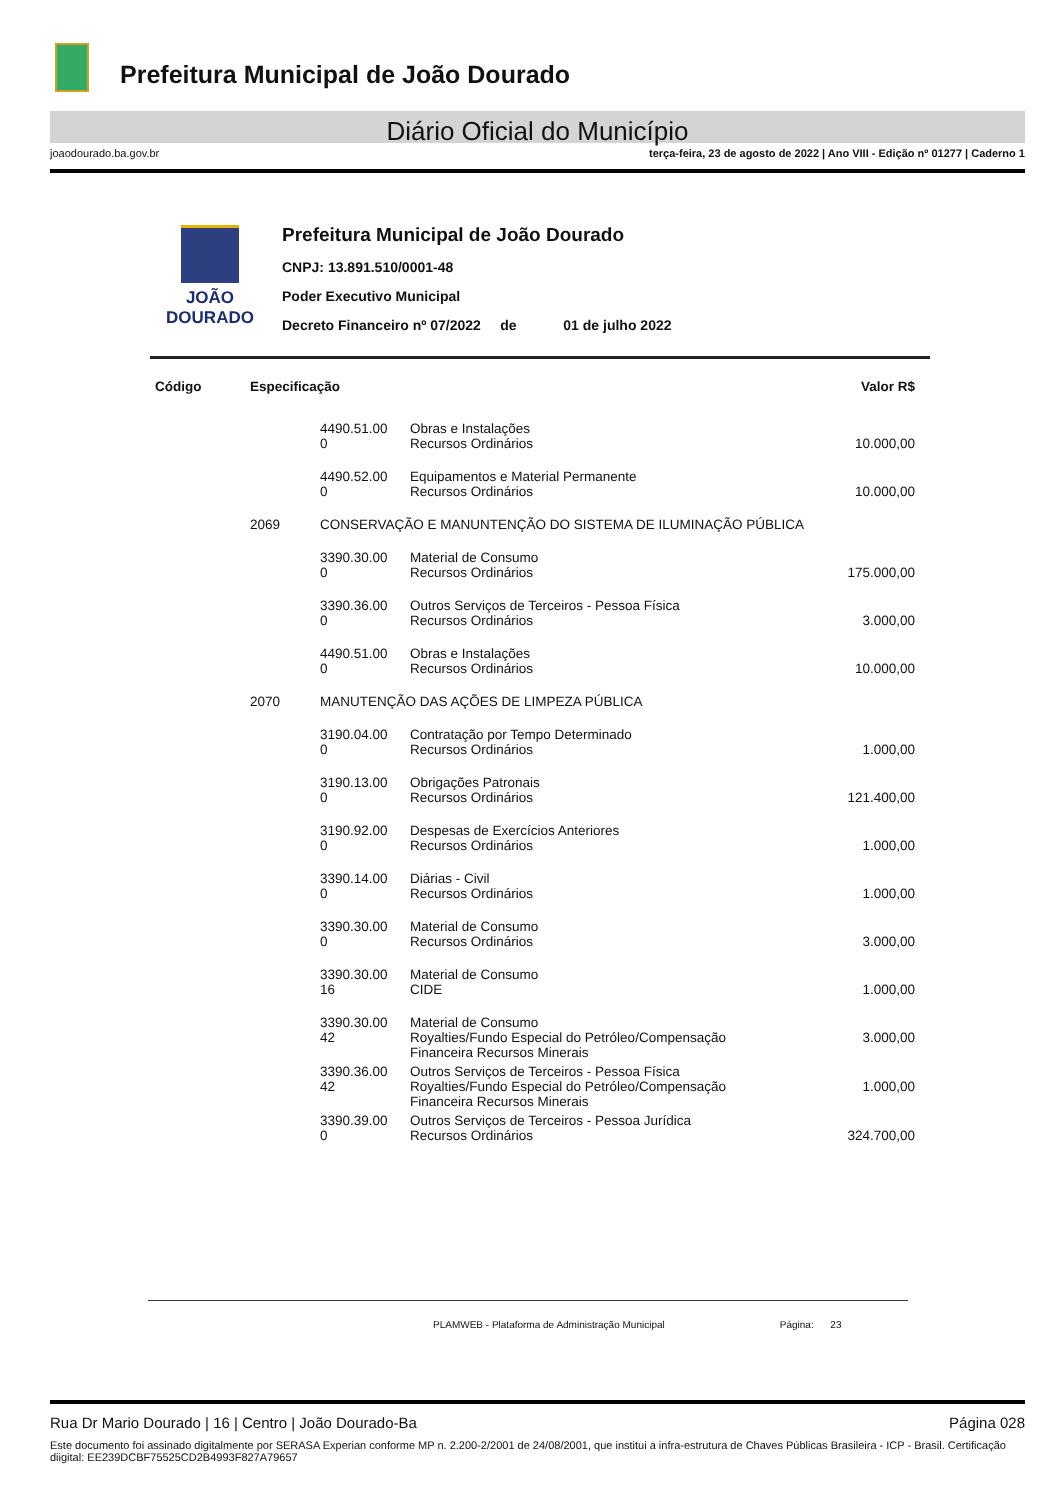Prefeitura Municipal de João Dourado
Diário Oficial do Município
joaodourado.ba.gov.br terça-feira, 23 de agosto de 2022 | Ano VIII - Edição nº 01277 | Caderno 1
JOÃO
DOURADO
Prefeitura Municipal de João Dourado
CNPJ: 13.891.510/0001-48
Poder Executivo Municipal
Decreto Financeiro nº 07/2022 de 01 de julho 2022
| Código | Especificação | | | Valor R$ |
| --- | --- | --- | --- | --- |
| | | 4490.51.00 0 | Obras e Instalações Recursos Ordinários | 10.000,00 |
| | | 4490.52.00 0 | Equipamentos e Material Permanente Recursos Ordinários | 10.000,00 |
| | 2069 | CONSERVAÇÃO E MANUNTENÇÃO DO SISTEMA DE ILUMINAÇÃO PÚBLICA | | |
| | | 3390.30.00 0 | Material de Consumo Recursos Ordinários | 175.000,00 |
| | | 3390.36.00 0 | Outros Serviços de Terceiros - Pessoa Física Recursos Ordinários | 3.000,00 |
| | | 4490.51.00 0 | Obras e Instalações Recursos Ordinários | 10.000,00 |
| | 2070 | MANUTENÇÃO DAS AÇÕES DE LIMPEZA PÚBLICA | | |
| | | 3190.04.00 0 | Contratação por Tempo Determinado Recursos Ordinários | 1.000,00 |
| | | 3190.13.00 0 | Obrigações Patronais Recursos Ordinários | 121.400,00 |
| | | 3190.92.00 0 | Despesas de Exercícios Anteriores Recursos Ordinários | 1.000,00 |
| | | 3390.14.00 0 | Diárias - Civil Recursos Ordinários | 1.000,00 |
| | | 3390.30.00 0 | Material de Consumo Recursos Ordinários | 3.000,00 |
| | | 3390.30.00 16 | Material de Consumo CIDE | 1.000,00 |
| | | 3390.30.00 42 | Material de Consumo Royalties/Fundo Especial do Petróleo/Compensação Financeira Recursos Minerais | 3.000,00 |
| | | 3390.36.00 42 | Outros Serviços de Terceiros - Pessoa Física Royalties/Fundo Especial do Petróleo/Compensação Financeira Recursos Minerais | 1.000,00 |
| | | 3390.39.00 0 | Outros Serviços de Terceiros - Pessoa Jurídica Recursos Ordinários | 324.700,00 |
PLAMWEB - Plataforma de Administração Municipal Página: 23
Rua Dr Mario Dourado | 16 | Centro | João Dourado-Ba Página 028
Este documento foi assinado digitalmente por SERASA Experian conforme MP n. 2.200-2/2001 de 24/08/2001, que institui a infra-estrutura de Chaves Públicas Brasileira - ICP - Brasil. Certificação diigital: EE239DCBF75525CD2B4993F827A79657